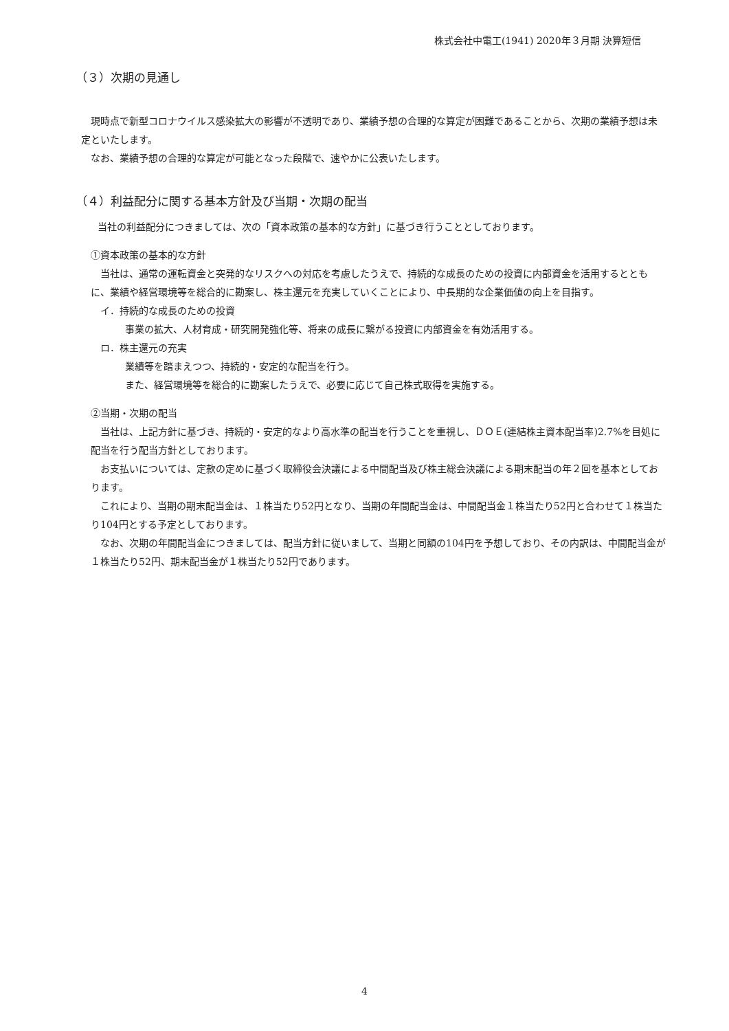株式会社中電工(1941) 2020年３月期 決算短信
（３）次期の見通し
　現時点で新型コロナウイルス感染拡大の影響が不透明であり、業績予想の合理的な算定が困難であることから、次期の業績予想は未定といたします。
　なお、業績予想の合理的な算定が可能となった段階で、速やかに公表いたします。
（４）利益配分に関する基本方針及び当期・次期の配当
　当社の利益配分につきましては、次の「資本政策の基本的な方針」に基づき行うこととしております。
①資本政策の基本的な方針
　当社は、通常の運転資金と突発的なリスクへの対応を考慮したうえで、持続的な成長のための投資に内部資金を活用するとともに、業績や経営環境等を総合的に勘案し、株主還元を充実していくことにより、中長期的な企業価値の向上を目指す。
イ．持続的な成長のための投資
事業の拡大、人材育成・研究開発強化等、将来の成長に繋がる投資に内部資金を有効活用する。
ロ．株主還元の充実
業績等を踏まえつつ、持続的・安定的な配当を行う。
また、経営環境等を総合的に勘案したうえで、必要に応じて自己株式取得を実施する。
②当期・次期の配当
　当社は、上記方針に基づき、持続的・安定的なより高水準の配当を行うことを重視し、ＤＯＥ(連結株主資本配当率)2.7%を目処に配当を行う配当方針としております。
　お支払いについては、定款の定めに基づく取締役会決議による中間配当及び株主総会決議による期末配当の年２回を基本としております。
　これにより、当期の期末配当金は、１株当たり52円となり、当期の年間配当金は、中間配当金１株当たり52円と合わせて１株当たり104円とする予定としております。
　なお、次期の年間配当金につきましては、配当方針に従いまして、当期と同額の104円を予想しており、その内訳は、中間配当金が１株当たり52円、期末配当金が１株当たり52円であります。
4